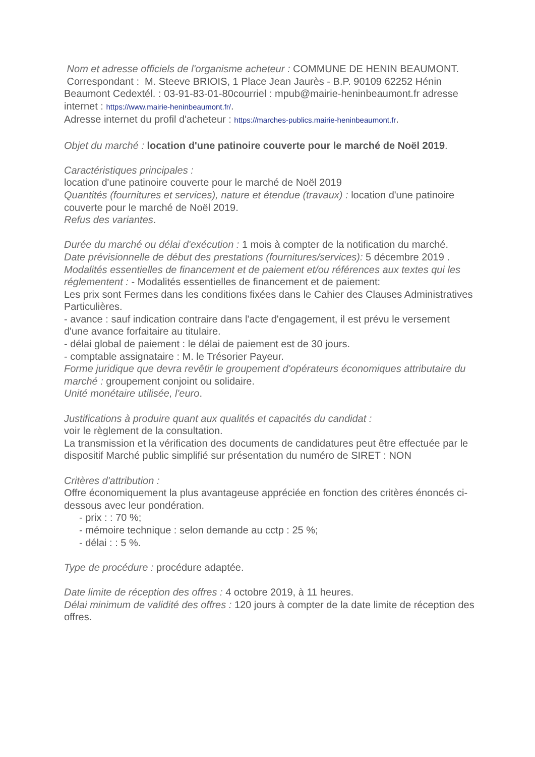Nom et adresse officiels de l'organisme acheteur : COMMUNE DE HENIN BEAUMONT.
Correspondant : M. Steeve BRIOIS, 1 Place Jean Jaurès - B.P. 90109 62252 Hénin Beaumont Cedextél. : 03-91-83-01-80courriel : mpub@mairie-heninbeaumont.fr adresse internet : https://www.mairie-heninbeaumont.fr/.
Adresse internet du profil d'acheteur : https://marches-publics.mairie-heninbeaumont.fr.
Objet du marché : location d'une patinoire couverte pour le marché de Noël 2019.
Caractéristiques principales :
location d'une patinoire couverte pour le marché de Noël 2019
Quantités (fournitures et services), nature et étendue (travaux) : location d'une patinoire couverte pour le marché de Noël 2019.
Refus des variantes.
Durée du marché ou délai d'exécution : 1 mois à compter de la notification du marché.
Date prévisionnelle de début des prestations (fournitures/services): 5 décembre 2019 .
Modalités essentielles de financement et de paiement et/ou références aux textes qui les réglementent : - Modalités essentielles de financement et de paiement:
Les prix sont Fermes dans les conditions fixées dans le Cahier des Clauses Administratives Particulières.
- avance : sauf indication contraire dans l'acte d'engagement, il est prévu le versement d'une avance forfaitaire au titulaire.
- délai global de paiement : le délai de paiement est de 30 jours.
- comptable assignataire : M. le Trésorier Payeur.
Forme juridique que devra revêtir le groupement d'opérateurs économiques attributaire du marché : groupement conjoint ou solidaire.
Unité monétaire utilisée, l'euro.
Justifications à produire quant aux qualités et capacités du candidat :
voir le règlement de la consultation.
La transmission et la vérification des documents de candidatures peut être effectuée par le dispositif Marché public simplifié sur présentation du numéro de SIRET : NON
Critères d'attribution :
Offre économiquement la plus avantageuse appréciée en fonction des critères énoncés ci-dessous avec leur pondération.
- prix : : 70 %;
- mémoire technique : selon demande au cctp : 25 %;
- délai : : 5 %.
Type de procédure : procédure adaptée.
Date limite de réception des offres : 4 octobre 2019, à 11 heures.
Délai minimum de validité des offres : 120 jours à compter de la date limite de réception des offres.